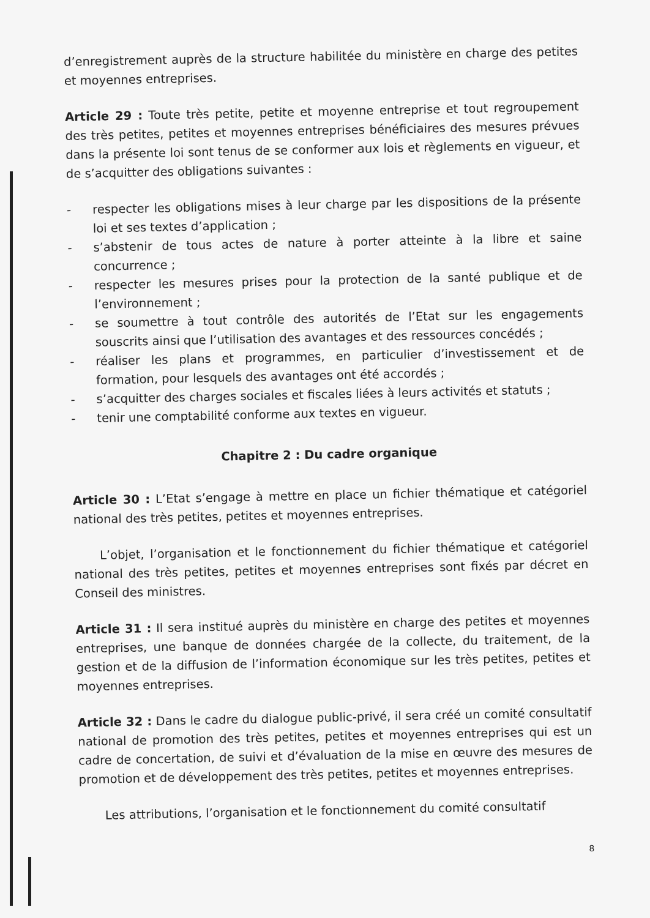d’enregistrement auprès de la structure habilitée du ministère en charge des petites et moyennes entreprises.
Article 29 : Toute très petite, petite et moyenne entreprise et tout regroupement des très petites, petites et moyennes entreprises bénéficiaires des mesures prévues dans la présente loi sont tenus de se conformer aux lois et règlements en vigueur, et de s’acquitter des obligations suivantes :
- respecter les obligations mises à leur charge par les dispositions de la présente loi et ses textes d’application ;
- s’abstenir de tous actes de nature à porter atteinte à la libre et saine concurrence ;
- respecter les mesures prises pour la protection de la santé publique et de l’environnement ;
- se soumettre à tout contrôle des autorités de l’Etat sur les engagements souscrits ainsi que l’utilisation des avantages et des ressources concédés ;
- réaliser les plans et programmes, en particulier d’investissement et de formation, pour lesquels des avantages ont été accordés ;
- s’acquitter des charges sociales et fiscales liées à leurs activités et statuts ;
- tenir une comptabilité conforme aux textes en vigueur.
Chapitre 2 : Du cadre organique
Article 30 : L’Etat s’engage à mettre en place un fichier thématique et catégoriel national des très petites, petites et moyennes entreprises.
L’objet, l’organisation et le fonctionnement du fichier thématique et catégoriel national des très petites, petites et moyennes entreprises sont fixés par décret en Conseil des ministres.
Article 31 : Il sera institué auprès du ministère en charge des petites et moyennes entreprises, une banque de données chargée de la collecte, du traitement, de la gestion et de la diffusion de l’information économique sur les très petites, petites et moyennes entreprises.
Article 32 : Dans le cadre du dialogue public-privé, il sera créé un comité consultatif national de promotion des très petites, petites et moyennes entreprises qui est un cadre de concertation, de suivi et d’évaluation de la mise en œuvre des mesures de promotion et de développement des très petites, petites et moyennes entreprises.
Les attributions, l’organisation et le fonctionnement du comité consultatif
8